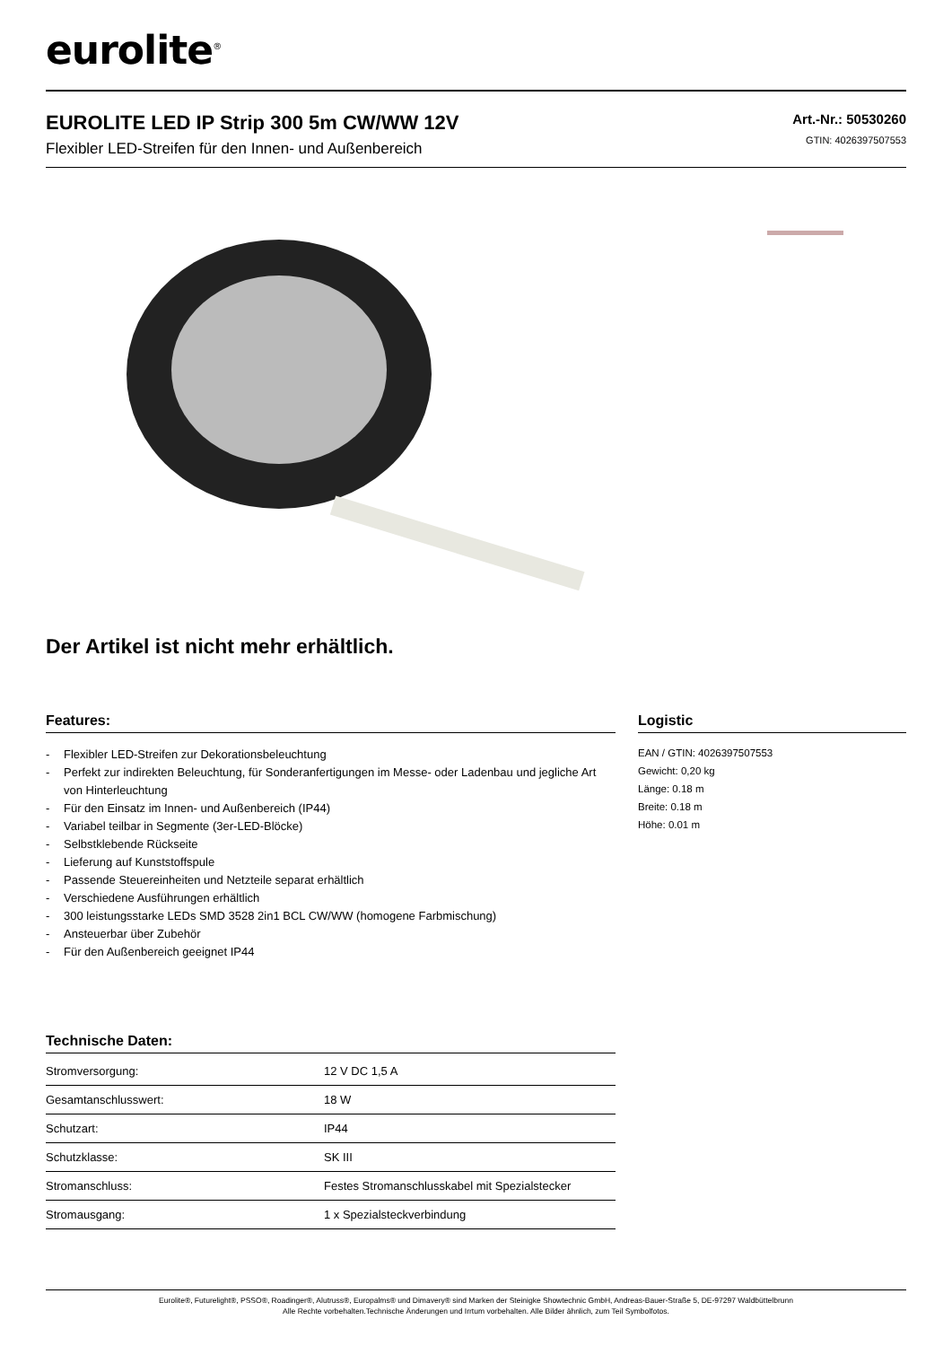eurolite<sup>®</sup>
EUROLITE LED IP Strip 300 5m CW/WW 12V
Flexibler LED-Streifen für den Innen- und Außenbereich
Art.-Nr.: 50530260
GTIN: 4026397507553
Der Artikel ist nicht mehr erhältlich.
Features:
- Flexibler LED-Streifen zur Dekorationsbeleuchtung
- Perfekt zur indirekten Beleuchtung, für Sonderanfertigungen im Messe- oder Ladenbau und jegliche Art von Hinterleuchtung
- Für den Einsatz im Innen- und Außenbereich (IP44)
- Variabel teilbar in Segmente (3er-LED-Blöcke)
- Selbstklebende Rückseite
- Lieferung auf Kunststoffspule
- Passende Steuereinheiten und Netzteile separat erhältlich
- Verschiedene Ausführungen erhältlich
- 300 leistungsstarke LEDs SMD 3528 2in1 BCL CW/WW (homogene Farbmischung)
- Ansteuerbar über Zubehör
- Für den Außenbereich geeignet IP44
Technische Daten:
| Stromversorgung: | 12 V DC 1,5 A |
| Gesamtanschlusswert: | 18 W |
| Schutzart: | IP44 |
| Schutzklasse: | SK III |
| Stromanschluss: | Festes Stromanschlusskabel mit Spezialstecker |
| Stromausgang: | 1 x Spezialsteckverbindung |
Logistic
EAN / GTIN: 4026397507553
Gewicht: 0,20 kg
Länge: 0.18 m
Breite: 0.18 m
Höhe: 0.01 m
Eurolite®, Futurelight®, PSSO®, Roadinger®, Alutruss®, Europalms® und Dimavery® sind Marken der Steinigke Showtechnic GmbH, Andreas-Bauer-Straße 5, DE-97297 Waldbüttelbrunn
Alle Rechte vorbehalten.Technische Änderungen und Irrtum vorbehalten. Alle Bilder ähnlich, zum Teil Symbolfotos.